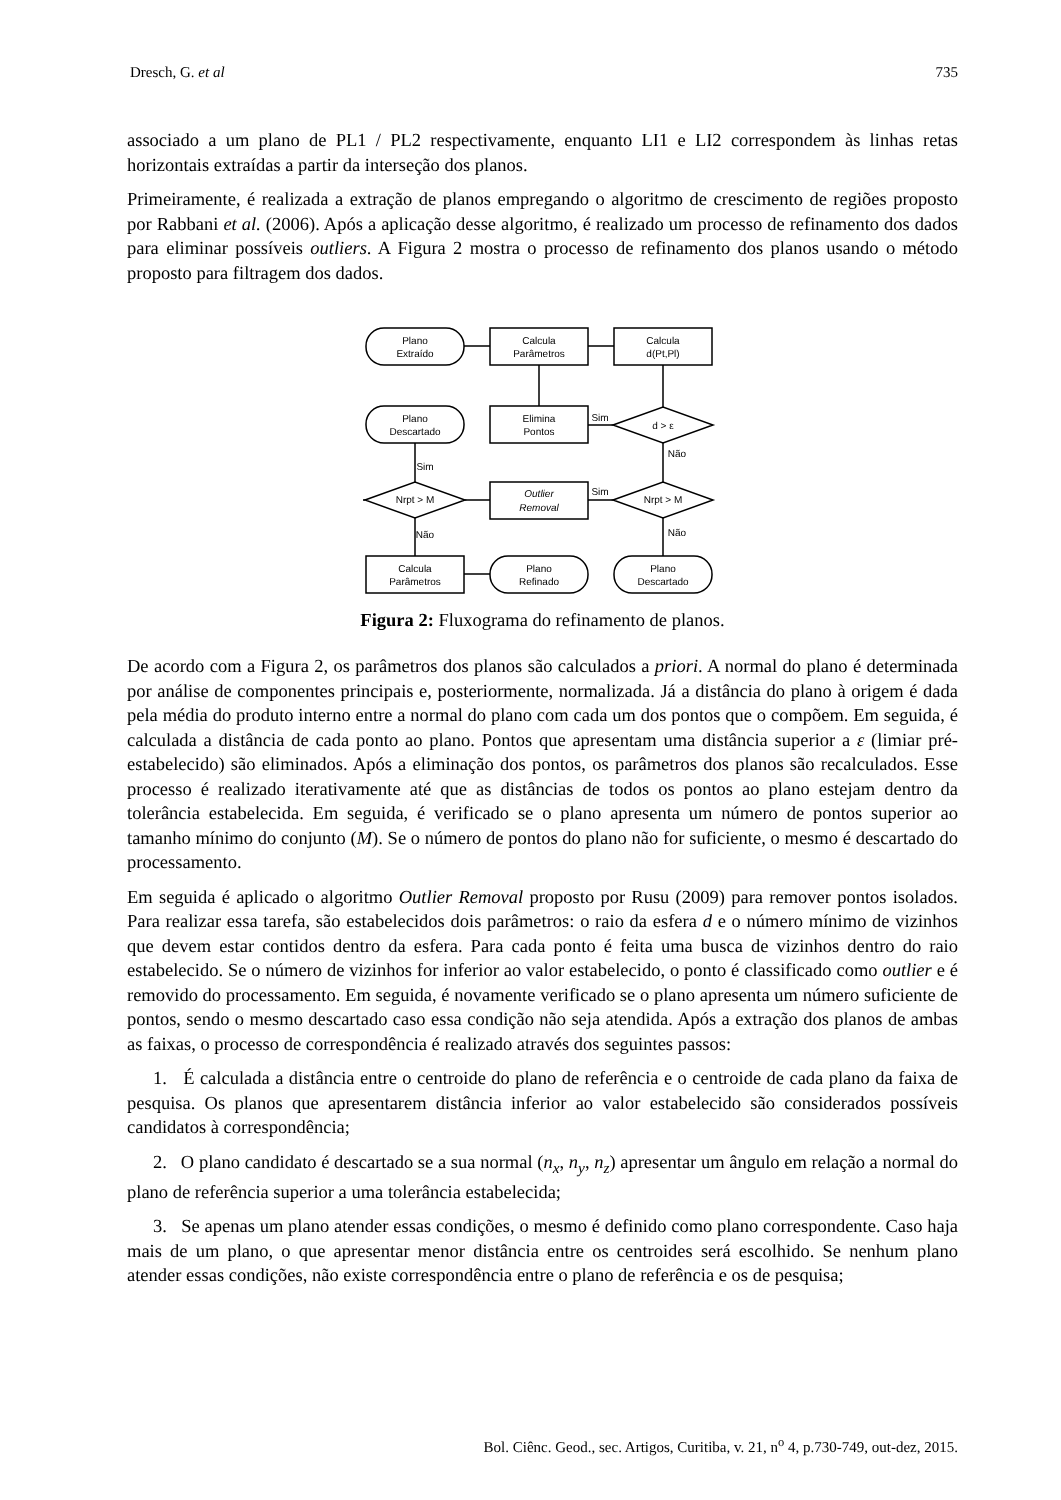Dresch, G. et al 735
associado a um plano de PL1 / PL2 respectivamente, enquanto LI1 e LI2 correspondem às linhas retas horizontais extraídas a partir da interseção dos planos.
Primeiramente, é realizada a extração de planos empregando o algoritmo de crescimento de regiões proposto por Rabbani et al. (2006). Após a aplicação desse algoritmo, é realizado um processo de refinamento dos dados para eliminar possíveis outliers. A Figura 2 mostra o processo de refinamento dos planos usando o método proposto para filtragem dos dados.
Plano
Extraído
Calcula
Parâmetros
Calcula
d(Pt,Pl)
Plano
Descartado
Elimina
Pontos
d > ε
Sim
Não
Nrpt > M
Outlier
Removal
Nrpt > M
Sim
Sim
Não
Não
Calcula
Parâmetros
Plano
Refinado
Plano
Descartado
Figura 2: Fluxograma do refinamento de planos.
De acordo com a Figura 2, os parâmetros dos planos são calculados a priori. A normal do plano é determinada por análise de componentes principais e, posteriormente, normalizada. Já a distância do plano à origem é dada pela média do produto interno entre a normal do plano com cada um dos pontos que o compõem. Em seguida, é calculada a distância de cada ponto ao plano. Pontos que apresentam uma distância superior a ε (limiar pré-estabelecido) são eliminados. Após a eliminação dos pontos, os parâmetros dos planos são recalculados. Esse processo é realizado iterativamente até que as distâncias de todos os pontos ao plano estejam dentro da tolerância estabelecida. Em seguida, é verificado se o plano apresenta um número de pontos superior ao tamanho mínimo do conjunto (M). Se o número de pontos do plano não for suficiente, o mesmo é descartado do processamento.
Em seguida é aplicado o algoritmo Outlier Removal proposto por Rusu (2009) para remover pontos isolados. Para realizar essa tarefa, são estabelecidos dois parâmetros: o raio da esfera d e o número mínimo de vizinhos que devem estar contidos dentro da esfera. Para cada ponto é feita uma busca de vizinhos dentro do raio estabelecido. Se o número de vizinhos for inferior ao valor estabelecido, o ponto é classificado como outlier e é removido do processamento. Em seguida, é novamente verificado se o plano apresenta um número suficiente de pontos, sendo o mesmo descartado caso essa condição não seja atendida. Após a extração dos planos de ambas as faixas, o processo de correspondência é realizado através dos seguintes passos:
1. É calculada a distância entre o centroide do plano de referência e o centroide de cada plano da faixa de pesquisa. Os planos que apresentarem distância inferior ao valor estabelecido são considerados possíveis candidatos à correspondência;
2. O plano candidato é descartado se a sua normal (n<sub>x</sub>, n<sub>y</sub>, n<sub>z</sub>) apresentar um ângulo em relação a normal do plano de referência superior a uma tolerância estabelecida;
3. Se apenas um plano atender essas condições, o mesmo é definido como plano correspondente. Caso haja mais de um plano, o que apresentar menor distância entre os centroides será escolhido. Se nenhum plano atender essas condições, não existe correspondência entre o plano de referência e os de pesquisa;
Bol. Ciênc. Geod., sec. Artigos, Curitiba, v. 21, n<sup>o</sup> 4, p.730-749, out-dez, 2015.